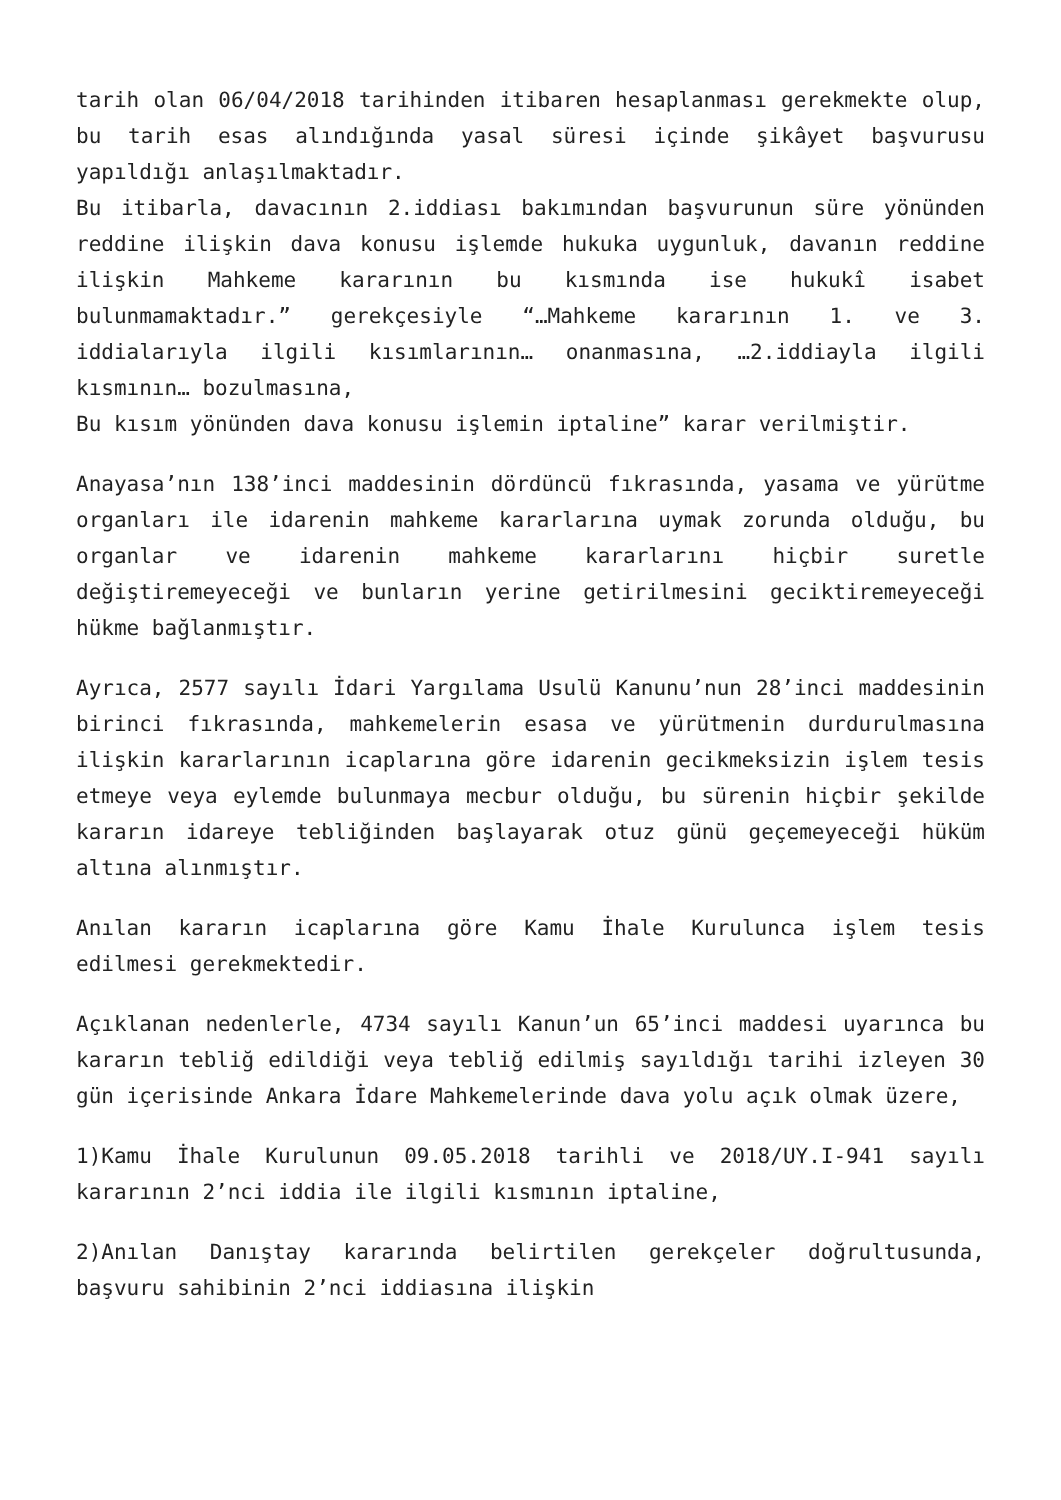tarih olan 06/04/2018 tarihinden itibaren hesaplanması gerekmekte olup, bu tarih esas alındığında yasal süresi içinde şikâyet başvurusu yapıldığı anlaşılmaktadır.
Bu itibarla, davacının 2.iddiası bakımından başvurunun süre yönünden reddine ilişkin dava konusu işlemde hukuka uygunluk, davanın reddine ilişkin Mahkeme kararının bu kısmında ise hukukî isabet bulunmamaktadır.” gerekçesiyle “…Mahkeme kararının 1. ve 3. iddialarıyla ilgili kısımlarının… onanmasına, …2.iddiayla ilgili kısmının… bozulmasına,
Bu kısım yönünden dava konusu işlemin iptaline” karar verilmiştir.
Anayasa’nın 138’inci maddesinin dördüncü fıkrasında, yasama ve yürütme organları ile idarenin mahkeme kararlarına uymak zorunda olduğu, bu organlar ve idarenin mahkeme kararlarını hiçbir suretle değiştiremeyeceği ve bunların yerine getirilmesini geciktiremeyeceği hükme bağlanmıştır.
Ayrıca, 2577 sayılı İdari Yargılama Usulü Kanunu’nun 28’inci maddesinin birinci fıkrasında, mahkemelerin esasa ve yürütmenin durdurulmasına ilişkin kararlarının icaplarına göre idarenin gecikmeksizin işlem tesis etmeye veya eylemde bulunmaya mecbur olduğu, bu sürenin hiçbir şekilde kararın idareye tebliğinden başlayarak otuz günü geçemeyeceği hüküm altına alınmıştır.
Anılan kararın icaplarına göre Kamu İhale Kurulunca işlem tesis edilmesi gerekmektedir.
Açıklanan nedenlerle, 4734 sayılı Kanun’un 65’inci maddesi uyarınca bu kararın tebliğ edildiği veya tebliğ edilmiş sayıldığı tarihi izleyen 30 gün içerisinde Ankara İdare Mahkemelerinde dava yolu açık olmak üzere,
1)Kamu İhale Kurulunun 09.05.2018 tarihli ve 2018/UY.I-941 sayılı kararının 2’nci iddia ile ilgili kısmının iptaline,
2)Anılan Danıştay kararında belirtilen gerekçeler doğrultusunda, başvuru sahibinin 2’nci iddiasına ilişkin